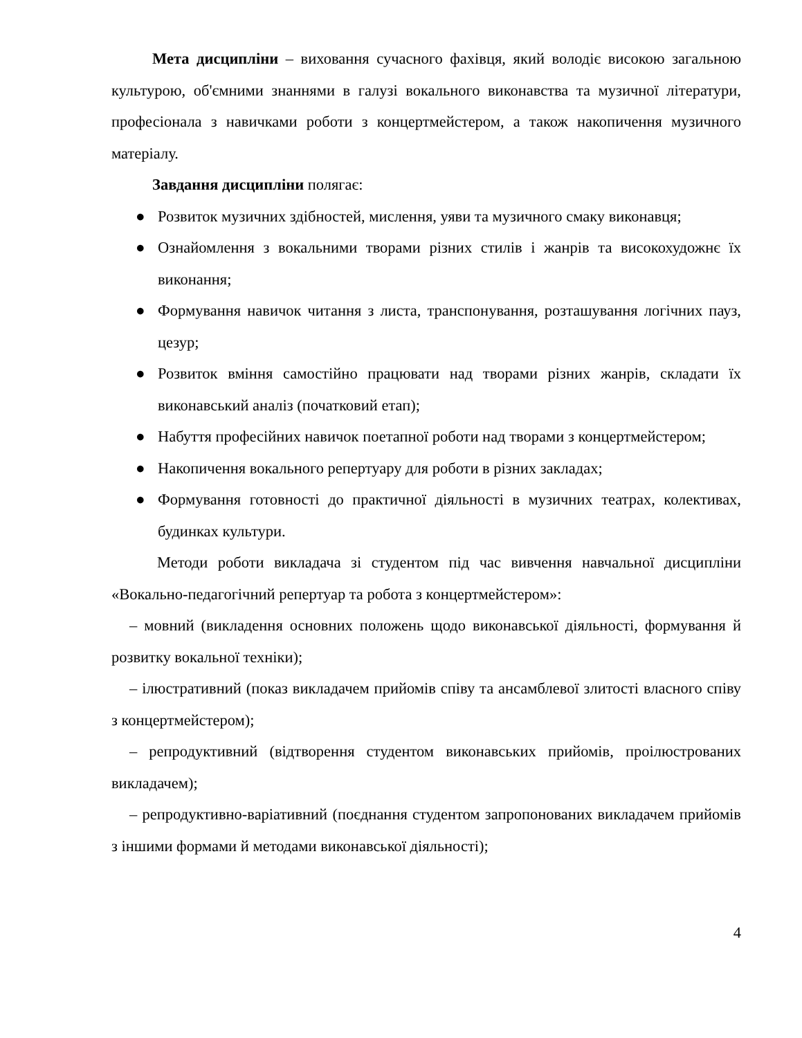Мета дисципліни – виховання сучасного фахівця, який володіє високою загальною культурою, об'ємними знаннями в галузі вокального виконавства та музичної літератури, професіонала з навичками роботи з концертмейстером, а також накопичення музичного матеріалу.
Завдання дисципліни полягає:
● Розвиток музичних здібностей, мислення, уяви та музичного смаку виконавця;
● Ознайомлення з вокальними творами різних стилів і жанрів та високохудожнє їх виконання;
● Формування навичок читання з листа, транспонування, розташування логічних пауз, цезур;
● Розвиток вміння самостійно працювати над творами різних жанрів, складати їх виконавський аналіз (початковий етап);
● Набуття професійних навичок поетапної роботи над творами з концертмейстером;
● Накопичення вокального репертуару для роботи в різних закладах;
● Формування готовності до практичної діяльності в музичних театрах, колективах, будинках культури.
Методи роботи викладача зі студентом під час вивчення навчальної дисципліни «Вокально-педагогічний репертуар та робота з концертмейстером»:
– мовний (викладення основних положень щодо виконавської діяльності, формування й розвитку вокальної техніки);
– ілюстративний (показ викладачем прийомів співу та ансамблевої злитості власного співу з концертмейстером);
– репродуктивний (відтворення студентом виконавських прийомів, проілюстрованих викладачем);
– репродуктивно-варіативний (поєднання студентом запропонованих викладачем прийомів з іншими формами й методами виконавської діяльності);
4